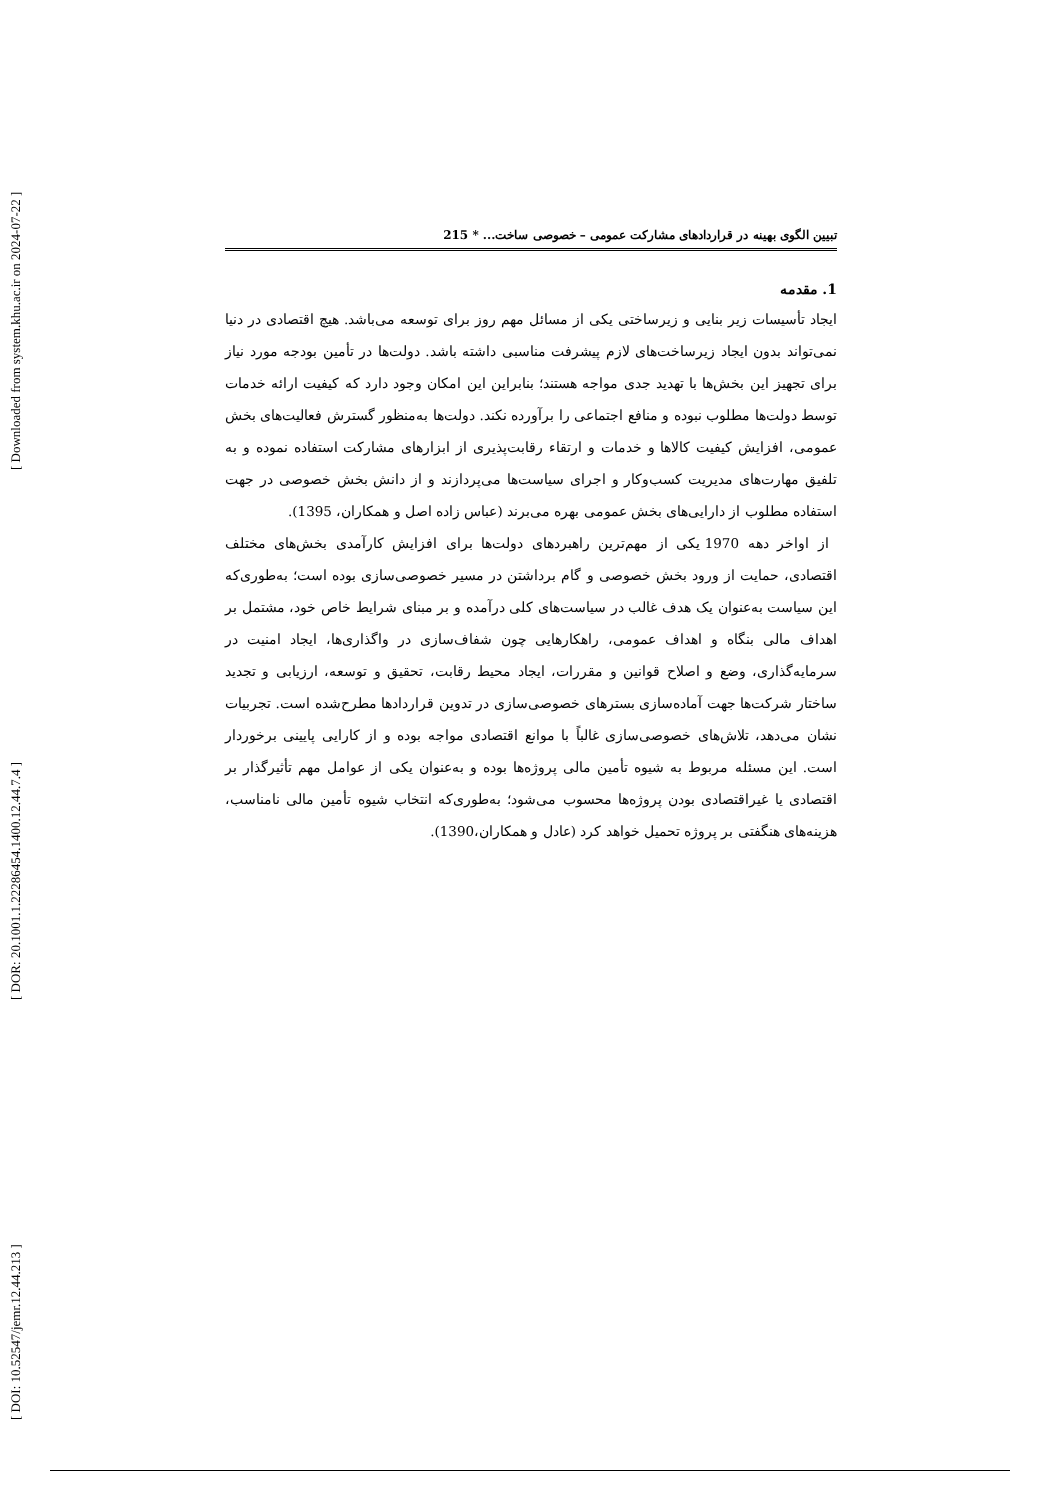[ Downloaded from system.khu.ac.ir on 2024-07-22 ]
[ DOR: 20.1001.1.22286454.1400.12.44.7.4 ]
[ DOI: 10.52547/jemr.12.44.213 ]
تبیین الگوی بهینه در قراردادهای مشارکت عمومی – خصوصی ساخت... * 215
1. مقدمه
ایجاد تأسیسات زیر بنایی و زیرساختی یکی از مسائل مهم روز برای توسعه می‌باشد. هیچ اقتصادی در دنیا نمی‌تواند بدون ایجاد زیرساخت‌های لازم پیشرفت مناسبی داشته باشد. دولت‌ها در تأمین بودجه مورد نیاز برای تجهیز این بخش‌ها با تهدید جدی مواجه هستند؛ بنابراین این امکان وجود دارد که کیفیت ارائه خدمات توسط دولت‌ها مطلوب نبوده و منافع اجتماعی را برآورده نکند. دولت‌ها به‌منظور گسترش فعالیت‌های بخش عمومی، افزایش کیفیت کالاها و خدمات و ارتقاء رقابت‌پذیری از ابزارهای مشارکت استفاده نموده و به تلفیق مهارت‌های مدیریت کسب‌وکار و اجرای سیاست‌ها می‌پردازند و از دانش بخش خصوصی در جهت استفاده مطلوب از دارایی‌های بخش عمومی بهره می‌برند (عباس زاده اصل و همکاران، 1395).
از اواخر دهه 1970 یکی از مهم‌ترین راهبردهای دولت‌ها برای افزایش کارآمدی بخش‌های مختلف اقتصادی، حمایت از ورود بخش خصوصی و گام برداشتن در مسیر خصوصی‌سازی بوده است؛ به‌طوری‌که این سیاست به‌عنوان یک هدف غالب در سیاست‌های کلی درآمده و بر مبنای شرایط خاص خود، مشتمل بر اهداف مالی بنگاه و اهداف عمومی، راهکارهایی چون شفاف‌سازی در واگذاری‌ها، ایجاد امنیت در سرمایه‌گذاری، وضع و اصلاح قوانین و مقررات، ایجاد محیط رقابت، تحقیق و توسعه، ارزیابی و تجدید ساختار شرکت‌ها جهت آماده‌سازی بسترهای خصوصی‌سازی در تدوین قراردادها مطرح‌شده است. تجربیات نشان می‌دهد، تلاش‌های خصوصی‌سازی غالباً با موانع اقتصادی مواجه بوده و از کارایی پایینی برخوردار است. این مسئله مربوط به شیوه تأمین مالی پروژه‌ها بوده و به‌عنوان یکی از عوامل مهم تأثیرگذار بر اقتصادی یا غیراقتصادی بودن پروژه‌ها محسوب می‌شود؛ به‌طوری‌که انتخاب شیوه تأمین مالی نامناسب، هزینه‌های هنگفتی بر پروژه تحمیل خواهد کرد (عادل و همکاران،1390).